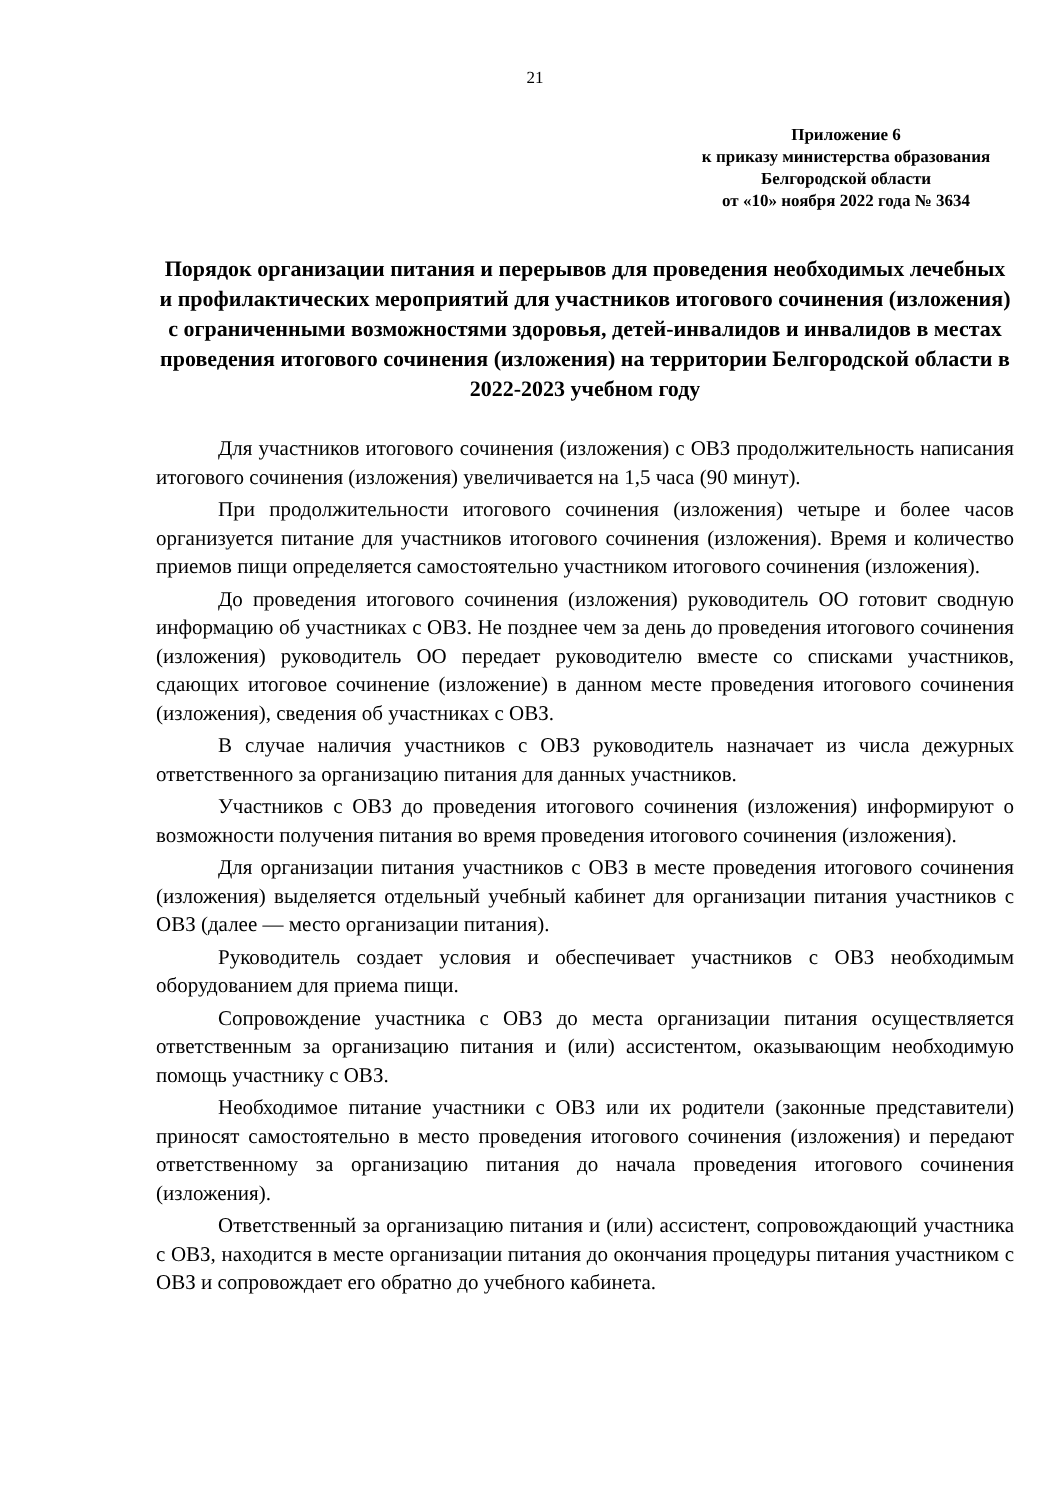21
Приложение 6
к приказу министерства образования
Белгородской области
от «10» ноября 2022 года № 3634
Порядок организации питания и перерывов для проведения необходимых лечебных и профилактических мероприятий для участников итогового сочинения (изложения) с ограниченными возможностями здоровья, детей-инвалидов и инвалидов в местах проведения итогового сочинения (изложения) на территории Белгородской области в 2022-2023 учебном году
Для участников итогового сочинения (изложения) с ОВЗ продолжительность написания итогового сочинения (изложения) увеличивается на 1,5 часа (90 минут).
При продолжительности итогового сочинения (изложения) четыре и более часов организуется питание для участников итогового сочинения (изложения). Время и количество приемов пищи определяется самостоятельно участником итогового сочинения (изложения).
До проведения итогового сочинения (изложения) руководитель ОО готовит сводную информацию об участниках с ОВЗ. Не позднее чем за день до проведения итогового сочинения (изложения) руководитель ОО передает руководителю вместе со списками участников, сдающих итоговое сочинение (изложение) в данном месте проведения итогового сочинения (изложения), сведения об участниках с ОВЗ.
В случае наличия участников с ОВЗ руководитель назначает из числа дежурных ответственного за организацию питания для данных участников.
Участников с ОВЗ до проведения итогового сочинения (изложения) информируют о возможности получения питания во время проведения итогового сочинения (изложения).
Для организации питания участников с ОВЗ в месте проведения итогового сочинения (изложения) выделяется отдельный учебный кабинет для организации питания участников с ОВЗ (далее — место организации питания).
Руководитель создает условия и обеспечивает участников с ОВЗ необходимым оборудованием для приема пищи.
Сопровождение участника с ОВЗ до места организации питания осуществляется ответственным за организацию питания и (или) ассистентом, оказывающим необходимую помощь участнику с ОВЗ.
Необходимое питание участники с ОВЗ или их родители (законные представители) приносят самостоятельно в место проведения итогового сочинения (изложения) и передают ответственному за организацию питания до начала проведения итогового сочинения (изложения).
Ответственный за организацию питания и (или) ассистент, сопровождающий участника с ОВЗ, находится в месте организации питания до окончания процедуры питания участником с ОВЗ и сопровождает его обратно до учебного кабинета.